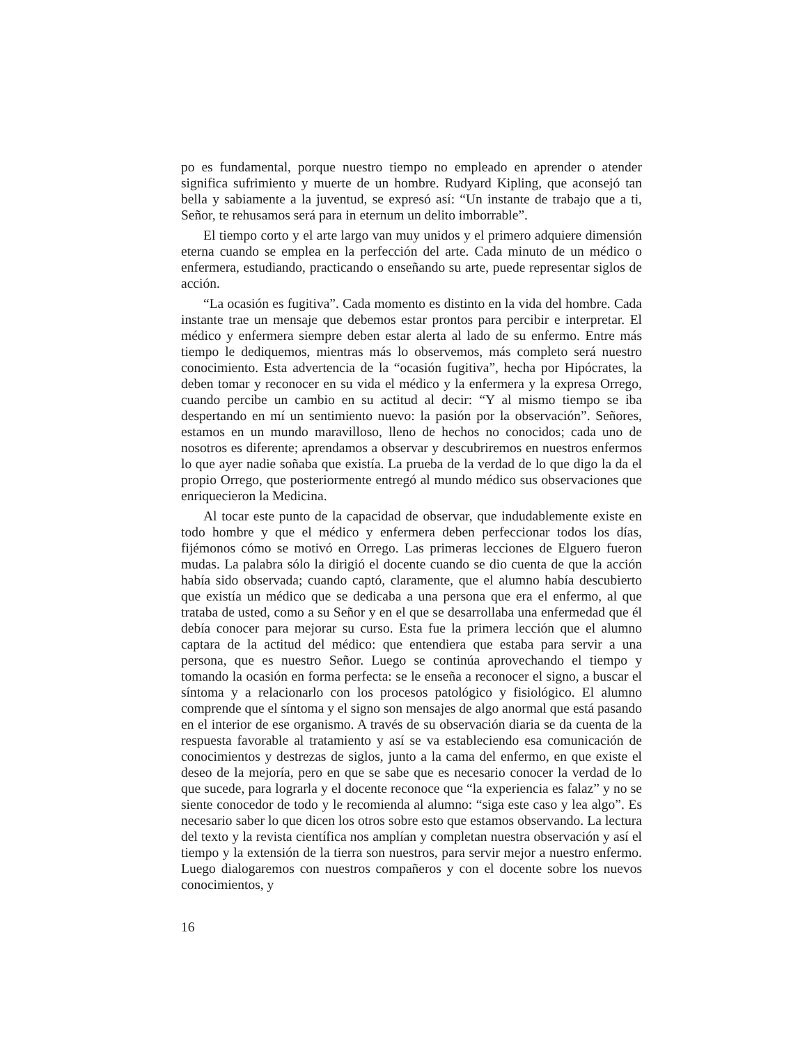po es fundamental, porque nuestro tiempo no empleado en aprender o atender significa sufrimiento y muerte de un hombre. Rudyard Kipling, que aconsejó tan bella y sabiamente a la juventud, se expresó así: “Un instante de trabajo que a ti, Señor, te rehusamos será para in eternum un delito imborrable”.
El tiempo corto y el arte largo van muy unidos y el primero adquiere dimensión eterna cuando se emplea en la perfección del arte. Cada minuto de un médico o enfermera, estudiando, practicando o enseñando su arte, puede representar siglos de acción.
“La ocasión es fugitiva”. Cada momento es distinto en la vida del hombre. Cada instante trae un mensaje que debemos estar prontos para percibir e interpretar. El médico y enfermera siempre deben estar alerta al lado de su enfermo. Entre más tiempo le dediquemos, mientras más lo observemos, más completo será nuestro conocimiento. Esta advertencia de la “ocasión fugitiva”, hecha por Hipócrates, la deben tomar y reconocer en su vida el médico y la enfermera y la expresa Orrego, cuando percibe un cambio en su actitud al decir: “Y al mismo tiempo se iba despertando en mí un sentimiento nuevo: la pasión por la observación”. Señores, estamos en un mundo maravilloso, lleno de hechos no conocidos; cada uno de nosotros es diferente; aprendamos a observar y descubriremos en nuestros enfermos lo que ayer nadie soñaba que existía. La prueba de la verdad de lo que digo la da el propio Orrego, que posteriormente entregó al mundo médico sus observaciones que enriquecieron la Medicina.
Al tocar este punto de la capacidad de observar, que indudablemente existe en todo hombre y que el médico y enfermera deben perfeccionar todos los días, fijémonos cómo se motivó en Orrego. Las primeras lecciones de Elguero fueron mudas. La palabra sólo la dirigió el docente cuando se dio cuenta de que la acción había sido observada; cuando captó, claramente, que el alumno había descubierto que existía un médico que se dedicaba a una persona que era el enfermo, al que trataba de usted, como a su Señor y en el que se desarrollaba una enfermedad que él debía conocer para mejorar su curso. Esta fue la primera lección que el alumno captara de la actitud del médico: que entendiera que estaba para servir a una persona, que es nuestro Señor. Luego se continúa aprovechando el tiempo y tomando la ocasión en forma perfecta: se le enseña a reconocer el signo, a buscar el síntoma y a relacionarlo con los procesos patológico y fisiológico. El alumno comprende que el síntoma y el signo son mensajes de algo anormal que está pasando en el interior de ese organismo. A través de su observación diaria se da cuenta de la respuesta favorable al tratamiento y así se va estableciendo esa comunicación de conocimientos y destrezas de siglos, junto a la cama del enfermo, en que existe el deseo de la mejoría, pero en que se sabe que es necesario conocer la verdad de lo que sucede, para lograrla y el docente reconoce que “la experiencia es falaz” y no se siente conocedor de todo y le recomienda al alumno: “siga este caso y lea algo”. Es necesario saber lo que dicen los otros sobre esto que estamos observando. La lectura del texto y la revista científica nos amplían y completan nuestra observación y así el tiempo y la extensión de la tierra son nuestros, para servir mejor a nuestro enfermo. Luego dialogaremos con nuestros compañeros y con el docente sobre los nuevos conocimientos, y
16